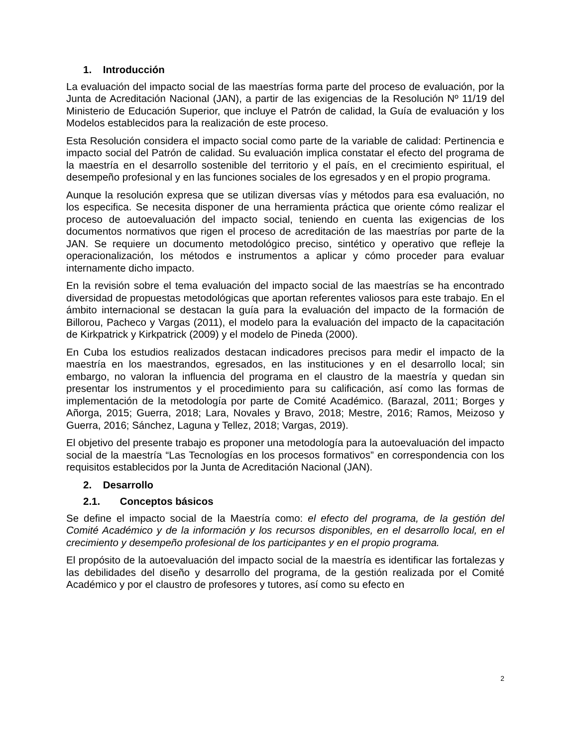1. Introducción
La evaluación del impacto social de las maestrías forma parte del proceso de evaluación, por la Junta de Acreditación Nacional (JAN), a partir de las exigencias de la Resolución Nº 11/19 del Ministerio de Educación Superior, que incluye el Patrón de calidad, la Guía de evaluación y los Modelos establecidos para la realización de este proceso.
Esta Resolución considera el impacto social como parte de la variable de calidad: Pertinencia e impacto social del Patrón de calidad. Su evaluación implica constatar el efecto del programa de la maestría en el desarrollo sostenible del territorio y el país, en el crecimiento espiritual, el desempeño profesional y en las funciones sociales de los egresados y en el propio programa.
Aunque la resolución expresa que se utilizan diversas vías y métodos para esa evaluación, no los especifica. Se necesita disponer de una herramienta práctica que oriente cómo realizar el proceso de autoevaluación del impacto social, teniendo en cuenta las exigencias de los documentos normativos que rigen el proceso de acreditación de las maestrías por parte de la JAN. Se requiere un documento metodológico preciso, sintético y operativo que refleje la operacionalización, los métodos e instrumentos a aplicar y cómo proceder para evaluar internamente dicho impacto.
En la revisión sobre el tema evaluación del impacto social de las maestrías se ha encontrado diversidad de propuestas metodológicas que aportan referentes valiosos para este trabajo. En el ámbito internacional se destacan la guía para la evaluación del impacto de la formación de Billorou, Pacheco y Vargas (2011), el modelo para la evaluación del impacto de la capacitación de Kirkpatrick y Kirkpatrick (2009) y el modelo de Pineda (2000).
En Cuba los estudios realizados destacan indicadores precisos para medir el impacto de la maestría en los maestrandos, egresados, en las instituciones y en el desarrollo local; sin embargo, no valoran la influencia del programa en el claustro de la maestría y quedan sin presentar los instrumentos y el procedimiento para su calificación, así como las formas de implementación de la metodología por parte de Comité Académico. (Barazal, 2011; Borges y Añorga, 2015; Guerra, 2018; Lara, Novales y Bravo, 2018; Mestre, 2016; Ramos, Meizoso y Guerra, 2016; Sánchez, Laguna y Tellez, 2018; Vargas, 2019).
El objetivo del presente trabajo es proponer una metodología para la autoevaluación del impacto social de la maestría “Las Tecnologías en los procesos formativos” en correspondencia con los requisitos establecidos por la Junta de Acreditación Nacional (JAN).
2. Desarrollo
2.1. Conceptos básicos
Se define el impacto social de la Maestría como: el efecto del programa, de la gestión del Comité Académico y de la información y los recursos disponibles, en el desarrollo local, en el crecimiento y desempeño profesional de los participantes y en el propio programa.
El propósito de la autoevaluación del impacto social de la maestría es identificar las fortalezas y las debilidades del diseño y desarrollo del programa, de la gestión realizada por el Comité Académico y por el claustro de profesores y tutores, así como su efecto en
2